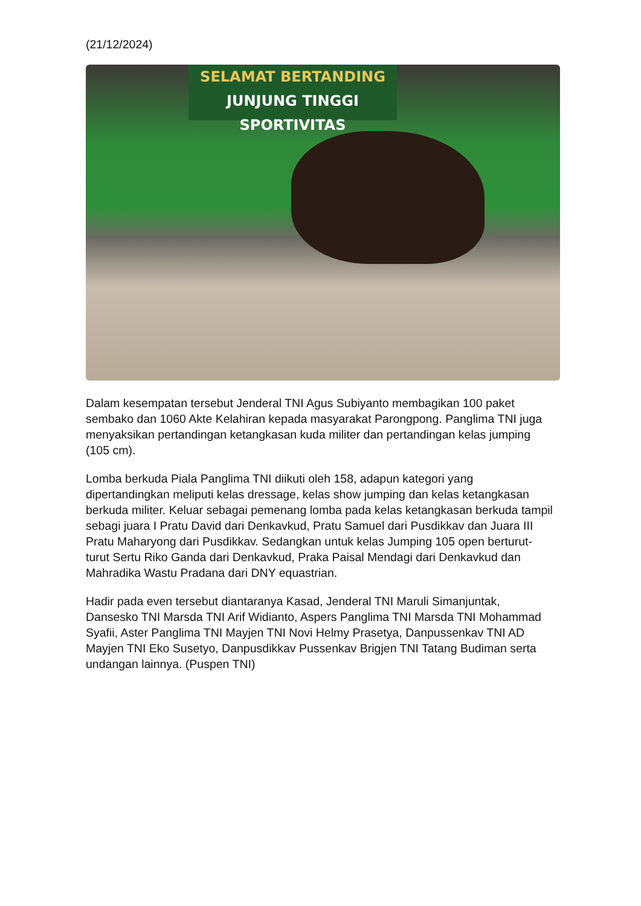(21/12/2024)
SELAMAT BERTANDING
JUNJUNG TINGGI SPORTIVITAS
Dalam kesempatan tersebut Jenderal TNI Agus Subiyanto membagikan 100 paket sembako dan 1060 Akte Kelahiran kepada masyarakat Parongpong. Panglima TNI juga menyaksikan pertandingan ketangkasan kuda militer dan pertandingan kelas jumping (105 cm).
Lomba berkuda Piala Panglima TNI diikuti oleh 158, adapun kategori yang dipertandingkan meliputi kelas dressage, kelas show jumping dan kelas ketangkasan berkuda militer. Keluar sebagai pemenang lomba pada kelas ketangkasan berkuda tampil sebagi juara I Pratu David dari Denkavkud, Pratu Samuel dari Pusdikkav dan Juara III Pratu Maharyong dari Pusdikkav. Sedangkan untuk kelas Jumping 105 open berturut-turut Sertu Riko Ganda dari Denkavkud, Praka Paisal Mendagi dari Denkavkud dan Mahradika Wastu Pradana dari DNY equastrian.
Hadir pada even tersebut diantaranya Kasad, Jenderal TNI Maruli Simanjuntak, Dansesko TNI Marsda TNI Arif Widianto, Aspers Panglima TNI Marsda TNI Mohammad Syafii, Aster Panglima TNI Mayjen TNI Novi Helmy Prasetya, Danpussenkav TNI AD Mayjen TNI Eko Susetyo, Danpusdikkav Pussenkav Brigjen TNI Tatang Budiman serta undangan lainnya. (Puspen TNI)